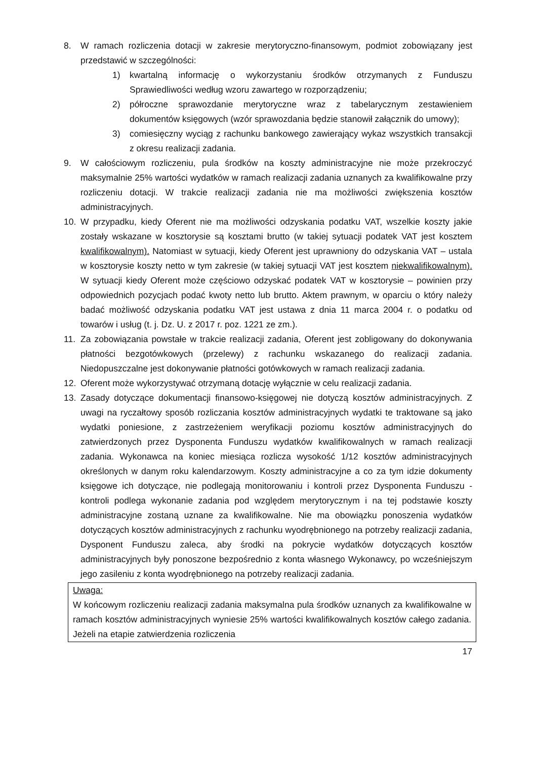8. W ramach rozliczenia dotacji w zakresie merytoryczno-finansowym, podmiot zobowiązany jest przedstawić w szczególności:
1) kwartalną informację o wykorzystaniu środków otrzymanych z Funduszu Sprawiedliwości według wzoru zawartego w rozporządzeniu;
2) półroczne sprawozdanie merytoryczne wraz z tabelarycznym zestawieniem dokumentów księgowych (wzór sprawozdania będzie stanowił załącznik do umowy);
3) comiesięczny wyciąg z rachunku bankowego zawierający wykaz wszystkich transakcji z okresu realizacji zadania.
9. W całościowym rozliczeniu, pula środków na koszty administracyjne nie może przekroczyć maksymalnie 25% wartości wydatków w ramach realizacji zadania uznanych za kwalifikowalne przy rozliczeniu dotacji. W trakcie realizacji zadania nie ma możliwości zwiększenia kosztów administracyjnych.
10. W przypadku, kiedy Oferent nie ma możliwości odzyskania podatku VAT, wszelkie koszty jakie zostały wskazane w kosztorysie są kosztami brutto (w takiej sytuacji podatek VAT jest kosztem kwalifikowalnym). Natomiast w sytuacji, kiedy Oferent jest uprawniony do odzyskania VAT – ustala w kosztorysie koszty netto w tym zakresie (w takiej sytuacji VAT jest kosztem niekwalifikowalnym). W sytuacji kiedy Oferent może częściowo odzyskać podatek VAT w kosztorysie – powinien przy odpowiednich pozycjach podać kwoty netto lub brutto. Aktem prawnym, w oparciu o który należy badać możliwość odzyskania podatku VAT jest ustawa z dnia 11 marca 2004 r. o podatku od towarów i usług (t. j. Dz. U. z 2017 r. poz. 1221 ze zm.).
11. Za zobowiązania powstałe w trakcie realizacji zadania, Oferent jest zobligowany do dokonywania płatności bezgotówkowych (przelewy) z rachunku wskazanego do realizacji zadania. Niedopuszczalne jest dokonywanie płatności gotówkowych w ramach realizacji zadania.
12. Oferent może wykorzystywać otrzymaną dotację wyłącznie w celu realizacji zadania.
13. Zasady dotyczące dokumentacji finansowo-księgowej nie dotyczą kosztów administracyjnych. Z uwagi na ryczałtowy sposób rozliczania kosztów administracyjnych wydatki te traktowane są jako wydatki poniesione, z zastrzeżeniem weryfikacji poziomu kosztów administracyjnych do zatwierdzonych przez Dysponenta Funduszu wydatków kwalifikowalnych w ramach realizacji zadania. Wykonawca na koniec miesiąca rozlicza wysokość 1/12 kosztów administracyjnych określonych w danym roku kalendarzowym. Koszty administracyjne a co za tym idzie dokumenty księgowe ich dotyczące, nie podlegają monitorowaniu i kontroli przez Dysponenta Funduszu - kontroli podlega wykonanie zadania pod względem merytorycznym i na tej podstawie koszty administracyjne zostaną uznane za kwalifikowalne. Nie ma obowiązku ponoszenia wydatków dotyczących kosztów administracyjnych z rachunku wyodrębnionego na potrzeby realizacji zadania, Dysponent Funduszu zaleca, aby środki na pokrycie wydatków dotyczących kosztów administracyjnych były ponoszone bezpośrednio z konta własnego Wykonawcy, po wcześniejszym jego zasileniu z konta wyodrębnionego na potrzeby realizacji zadania.
Uwaga:
W końcowym rozliczeniu realizacji zadania maksymalna pula środków uznanych za kwalifikowalne w ramach kosztów administracyjnych wyniesie 25% wartości kwalifikowalnych kosztów całego zadania. Jeżeli na etapie zatwierdzenia rozliczenia
17